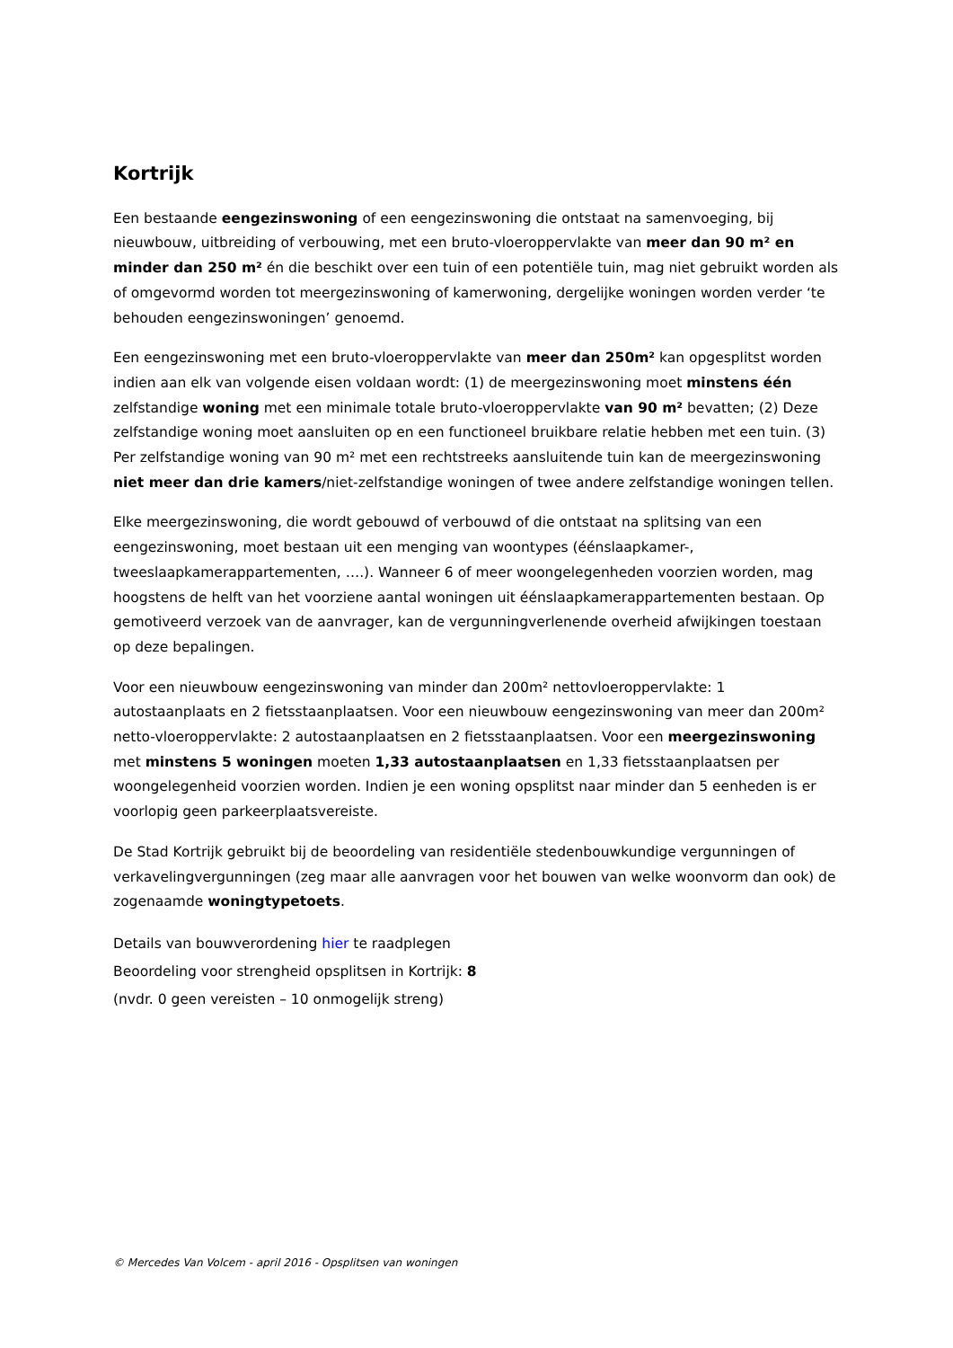Kortrijk
Een bestaande eengezinswoning of een eengezinswoning die ontstaat na samenvoeging, bij nieuwbouw, uitbreiding of verbouwing, met een bruto-vloeroppervlakte van meer dan 90 m² en minder dan 250 m² én die beschikt over een tuin of een potentiële tuin, mag niet gebruikt worden als of omgevormd worden tot meergezinswoning of kamerwoning, dergelijke woningen worden verder ‘te behouden eengezinswoningen’ genoemd.
Een eengezinswoning met een bruto-vloeroppervlakte van meer dan 250m² kan opgesplitst worden indien aan elk van volgende eisen voldaan wordt: (1) de meergezinswoning moet minstens één zelfstandige woning met een minimale totale bruto-vloeroppervlakte van 90 m² bevatten; (2) Deze zelfstandige woning moet aansluiten op en een functioneel bruikbare relatie hebben met een tuin. (3) Per zelfstandige woning van 90 m² met een rechtstreeks aansluitende tuin kan de meergezinswoning niet meer dan drie kamers/niet-zelfstandige woningen of twee andere zelfstandige woningen tellen.
Elke meergezinswoning, die wordt gebouwd of verbouwd of die ontstaat na splitsing van een eengezinswoning, moet bestaan uit een menging van woontypes (éénslaapkamer-, tweeslaapkamerappartementen, ….). Wanneer 6 of meer woongelegenheden voorzien worden, mag hoogstens de helft van het voorziene aantal woningen uit éénslaapkamerappartementen bestaan. Op gemotiveerd verzoek van de aanvrager, kan de vergunningverlenende overheid afwijkingen toestaan op deze bepalingen.
Voor een nieuwbouw eengezinswoning van minder dan 200m² nettovloeroppervlakte: 1 autostaanplaats en 2 fietsstaanplaatsen. Voor een nieuwbouw eengezinswoning van meer dan 200m² netto-vloeroppervlakte: 2 autostaanplaatsen en 2 fietsstaanplaatsen. Voor een meergezinswoning met minstens 5 woningen moeten 1,33 autostaanplaatsen en 1,33 fietsstaanplaatsen per woongelegenheid voorzien worden. Indien je een woning opsplitst naar minder dan 5 eenheden is er voorlopig geen parkeerplaatsvereiste.
De Stad Kortrijk gebruikt bij de beoordeling van residentiële stedenbouwkundige vergunningen of verkavelingvergunningen (zeg maar alle aanvragen voor het bouwen van welke woonvorm dan ook) de zogenaamde woningtypetoets.
Details van bouwverordening hier te raadplegen
Beoordeling voor strengheid opsplitsen in Kortrijk: 8
(nvdr. 0 geen vereisten – 10 onmogelijk streng)
© Mercedes Van Volcem - april 2016 - Opsplitsen van woningen